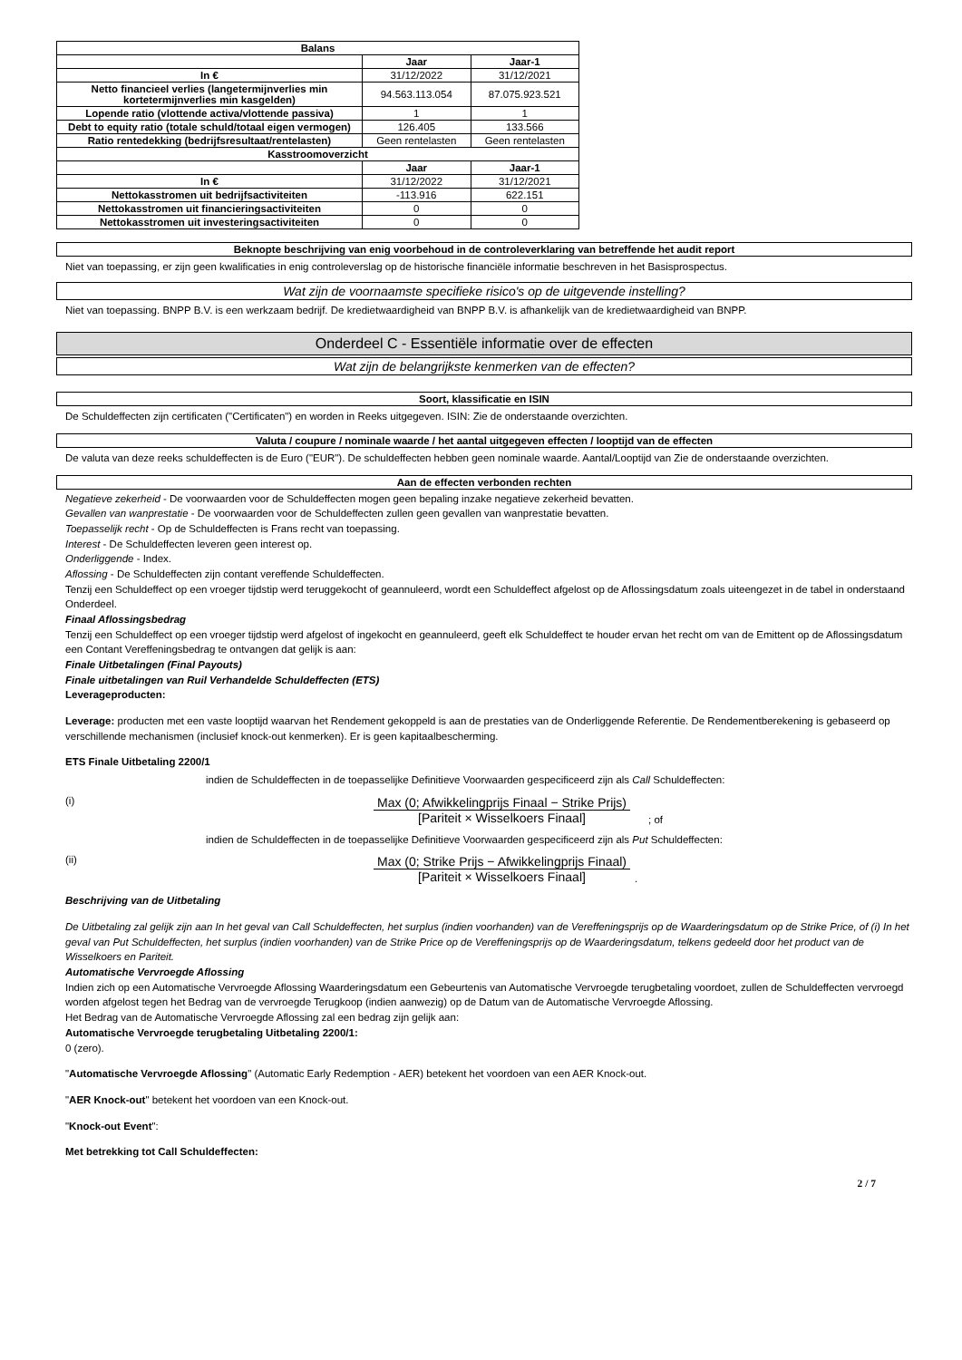| Balans | | |
| --- | --- | --- |
| | Jaar | Jaar-1 |
| In € | 31/12/2022 | 31/12/2021 |
| Netto financieel verlies (langetermijnverlies min kortetermijnverlies min kasgelden) | 94.563.113.054 | 87.075.923.521 |
| Lopende ratio (vlottende activa/vlottende passiva) | 1 | 1 |
| Debt to equity ratio (totale schuld/totaal eigen vermogen) | 126.405 | 133.566 |
| Ratio rentedekking (bedrijfsresultaat/rentelasten) | Geen rentelasten | Geen rentelasten |
| Kasstroomoverzicht | | |
| | Jaar | Jaar-1 |
| In € | 31/12/2022 | 31/12/2021 |
| Nettokasstromen uit bedrijfsactiviteiten | -113.916 | 622.151 |
| Nettokasstromen uit financieringsactiviteiten | 0 | 0 |
| Nettokasstromen uit investeringsactiviteiten | 0 | 0 |
Beknopte beschrijving van enig voorbehoud in de controleverklaring van betreffende het audit report
Niet van toepassing, er zijn geen kwalificaties in enig controleverslag op de historische financiële informatie beschreven in het Basisprospectus.
Wat zijn de voornaamste specifieke risico's op de uitgevende instelling?
Niet van toepassing. BNPP B.V. is een werkzaam bedrijf. De kredietwaardigheid van BNPP B.V. is afhankelijk van de kredietwaardigheid van BNPP.
Onderdeel C - Essentiële informatie over de effecten
Wat zijn de belangrijkste kenmerken van de effecten?
Soort, klassificatie en ISIN
De Schuldeffecten zijn certificaten ("Certificaten") en worden in Reeks uitgegeven. ISIN: Zie de onderstaande overzichten.
Valuta / coupure / nominale waarde / het aantal uitgegeven effecten / looptijd van de effecten
De valuta van deze reeks schuldeffecten is de Euro ("EUR"). De schuldeffecten hebben geen nominale waarde. Aantal/Looptijd van Zie de onderstaande overzichten.
Aan de effecten verbonden rechten
Negatieve zekerheid - De voorwaarden voor de Schuldeffecten mogen geen bepaling inzake negatieve zekerheid bevatten.
Gevallen van wanprestatie - De voorwaarden voor de Schuldeffecten zullen geen gevallen van wanprestatie bevatten.
Toepasselijk recht - Op de Schuldeffecten is Frans recht van toepassing.
Interest - De Schuldeffecten leveren geen interest op.
Onderliggende - Index.
Aflossing - De Schuldeffecten zijn contant vereffende Schuldeffecten.
Tenzij een Schuldeffect op een vroeger tijdstip werd teruggekocht of geannuleerd, wordt een Schuldeffect afgelost op de Aflossingsdatum zoals uiteengezet in de tabel in onderstaand Onderdeel.
Finaal Aflossingsbedrag
Tenzij een Schuldeffect op een vroeger tijdstip werd afgelost of ingekocht en geannuleerd, geeft elk Schuldeffect te houder ervan het recht om van de Emittent op de Aflossingsdatum een Contant Vereffeningsbedrag te ontvangen dat gelijk is aan:
Finale Uitbetalingen (Final Payouts)
Finale uitbetalingen van Ruil Verhandelde Schuldeffecten (ETS)
Leverageproducten:
Leverage: producten met een vaste looptijd waarvan het Rendement gekoppeld is aan de prestaties van de Onderliggende Referentie. De Rendementberekening is gebaseerd op verschillende mechanismen (inclusief knock-out kenmerken). Er is geen kapitaalbescherming.
ETS Finale Uitbetaling 2200/1
indien de Schuldeffecten in de toepasselijke Definitieve Voorwaarden gespecificeerd zijn als Call Schuldeffecten:
(i)
Max (0; Afwikkelingprijs Finaal − Strike Prijs)
[Pariteit × Wisselkoers Finaal]
; of
indien de Schuldeffecten in de toepasselijke Definitieve Voorwaarden gespecificeerd zijn als Put Schuldeffecten:
(ii)
Max (0; Strike Prijs − Afwikkelingprijs Finaal)
[Pariteit × Wisselkoers Finaal]
.
Beschrijving van de Uitbetaling
De Uitbetaling zal gelijk zijn aan In het geval van Call Schuldeffecten, het surplus (indien voorhanden) van de Vereffeningsprijs op de Waarderingsdatum op de Strike Price, of (i) In het geval van Put Schuldeffecten, het surplus (indien voorhanden) van de Strike Price op de Vereffeningsprijs op de Waarderingsdatum, telkens gedeeld door het product van de Wisselkoers en Pariteit.
Automatische Vervroegde Aflossing
Indien zich op een Automatische Vervroegde Aflossing Waarderingsdatum een Gebeurtenis van Automatische Vervroegde terugbetaling voordoet, zullen de Schuldeffecten vervroegd worden afgelost tegen het Bedrag van de vervroegde Terugkoop (indien aanwezig) op de Datum van de Automatische Vervroegde Aflossing.
Het Bedrag van de Automatische Vervroegde Aflossing zal een bedrag zijn gelijk aan:
Automatische Vervroegde terugbetaling Uitbetaling 2200/1:
0 (zero).
"Automatische Vervroegde Aflossing" (Automatic Early Redemption - AER) betekent het voordoen van een AER Knock-out.
"AER Knock-out" betekent het voordoen van een Knock-out.
"Knock-out Event":
Met betrekking tot Call Schuldeffecten:
2 / 7